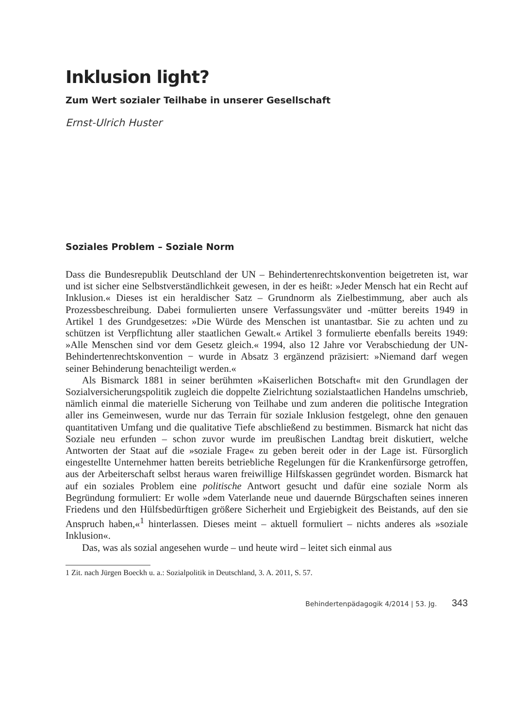Inklusion light?
Zum Wert sozialer Teilhabe in unserer Gesellschaft
Ernst-Ulrich Huster
Soziales Problem – Soziale Norm
Dass die Bundesrepublik Deutschland der UN – Behindertenrechtskonvention beigetreten ist, war und ist sicher eine Selbstverständlichkeit gewesen, in der es heißt: »Jeder Mensch hat ein Recht auf Inklusion.« Dieses ist ein heraldischer Satz – Grundnorm als Zielbestimmung, aber auch als Prozessbeschreibung. Dabei formulierten unsere Verfassungsväter und -mütter bereits 1949 in Artikel 1 des Grundgesetzes: »Die Würde des Menschen ist unantastbar. Sie zu achten und zu schützen ist Verpflichtung aller staatlichen Gewalt.« Artikel 3 formulierte ebenfalls bereits 1949: »Alle Menschen sind vor dem Gesetz gleich.« 1994, also 12 Jahre vor Verabschiedung der UN-Behindertenrechtskonvention − wurde in Absatz 3 ergänzend präzisiert: »Niemand darf wegen seiner Behinderung benachteiligt werden.«
Als Bismarck 1881 in seiner berühmten »Kaiserlichen Botschaft« mit den Grundlagen der Sozialversicherungspolitik zugleich die doppelte Zielrichtung sozialstaatlichen Handelns umschrieb, nämlich einmal die materielle Sicherung von Teilhabe und zum anderen die politische Integration aller ins Gemeinwesen, wurde nur das Terrain für soziale Inklusion festgelegt, ohne den genauen quantitativen Umfang und die qualitative Tiefe abschließend zu bestimmen. Bismarck hat nicht das Soziale neu erfunden – schon zuvor wurde im preußischen Landtag breit diskutiert, welche Antworten der Staat auf die »soziale Frage« zu geben bereit oder in der Lage ist. Fürsorglich eingestellte Unternehmer hatten bereits betriebliche Regelungen für die Krankenfürsorge getroffen, aus der Arbeiterschaft selbst heraus waren freiwillige Hilfskassen gegründet worden. Bismarck hat auf ein soziales Problem eine politische Antwort gesucht und dafür eine soziale Norm als Begründung formuliert: Er wolle »dem Vaterlande neue und dauernde Bürgschaften seines inneren Friedens und den Hülfsbedürftigen größere Sicherheit und Ergiebigkeit des Beistands, auf den sie Anspruch haben,«<sup>1</sup> hinterlassen. Dieses meint – aktuell formuliert – nichts anderes als »soziale Inklusion«.
Das, was als sozial angesehen wurde – und heute wird – leitet sich einmal aus
1 Zit. nach Jürgen Boeckh u. a.: Sozialpolitik in Deutschland, 3. A. 2011, S. 57.
Behindertenpädagogik 4/2014 | 53. Jg. 343